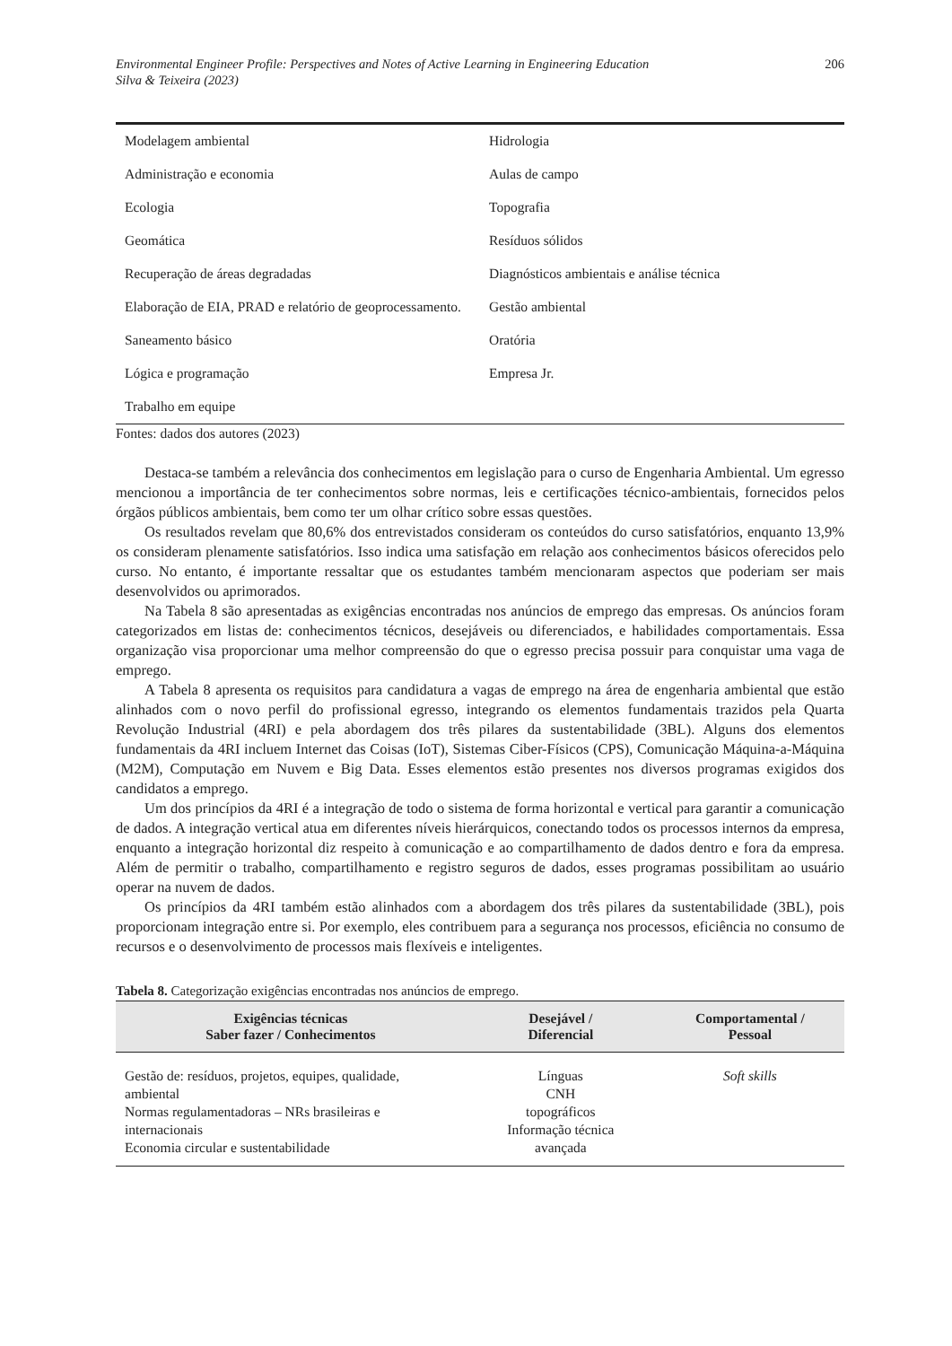Environmental Engineer Profile: Perspectives and Notes of Active Learning in Engineering Education
Silva & Teixeira (2023) 206
| Modelagem ambiental | Hidrologia |
| Administração e economia | Aulas de campo |
| Ecologia | Topografia |
| Geomática | Resíduos sólidos |
| Recuperação de áreas degradadas | Diagnósticos ambientais e análise técnica |
| Elaboração de EIA, PRAD e relatório de geoprocessamento. | Gestão ambiental |
| Saneamento básico | Oratória |
| Lógica e programação | Empresa Jr. |
| Trabalho em equipe | |
Fontes: dados dos autores (2023)
Destaca-se também a relevância dos conhecimentos em legislação para o curso de Engenharia Ambiental. Um egresso mencionou a importância de ter conhecimentos sobre normas, leis e certificações técnico-ambientais, fornecidos pelos órgãos públicos ambientais, bem como ter um olhar crítico sobre essas questões.
Os resultados revelam que 80,6% dos entrevistados consideram os conteúdos do curso satisfatórios, enquanto 13,9% os consideram plenamente satisfatórios. Isso indica uma satisfação em relação aos conhecimentos básicos oferecidos pelo curso. No entanto, é importante ressaltar que os estudantes também mencionaram aspectos que poderiam ser mais desenvolvidos ou aprimorados.
Na Tabela 8 são apresentadas as exigências encontradas nos anúncios de emprego das empresas. Os anúncios foram categorizados em listas de: conhecimentos técnicos, desejáveis ou diferenciados, e habilidades comportamentais. Essa organização visa proporcionar uma melhor compreensão do que o egresso precisa possuir para conquistar uma vaga de emprego.
A Tabela 8 apresenta os requisitos para candidatura a vagas de emprego na área de engenharia ambiental que estão alinhados com o novo perfil do profissional egresso, integrando os elementos fundamentais trazidos pela Quarta Revolução Industrial (4RI) e pela abordagem dos três pilares da sustentabilidade (3BL). Alguns dos elementos fundamentais da 4RI incluem Internet das Coisas (IoT), Sistemas Ciber-Físicos (CPS), Comunicação Máquina-a-Máquina (M2M), Computação em Nuvem e Big Data. Esses elementos estão presentes nos diversos programas exigidos dos candidatos a emprego.
Um dos princípios da 4RI é a integração de todo o sistema de forma horizontal e vertical para garantir a comunicação de dados. A integração vertical atua em diferentes níveis hierárquicos, conectando todos os processos internos da empresa, enquanto a integração horizontal diz respeito à comunicação e ao compartilhamento de dados dentro e fora da empresa. Além de permitir o trabalho, compartilhamento e registro seguros de dados, esses programas possibilitam ao usuário operar na nuvem de dados.
Os princípios da 4RI também estão alinhados com a abordagem dos três pilares da sustentabilidade (3BL), pois proporcionam integração entre si. Por exemplo, eles contribuem para a segurança nos processos, eficiência no consumo de recursos e o desenvolvimento de processos mais flexíveis e inteligentes.
Tabela 8. Categorização exigências encontradas nos anúncios de emprego.
| Exigências técnicas Saber fazer / Conhecimentos | Desejável / Diferencial | Comportamental / Pessoal |
| --- | --- | --- |
| Gestão de: resíduos, projetos, equipes, qualidade, ambiental Normas regulamentadoras – NRs brasileiras e internacionais Economia circular e sustentabilidade | Línguas CNH topográficos Informação técnica avançada | Soft skills |